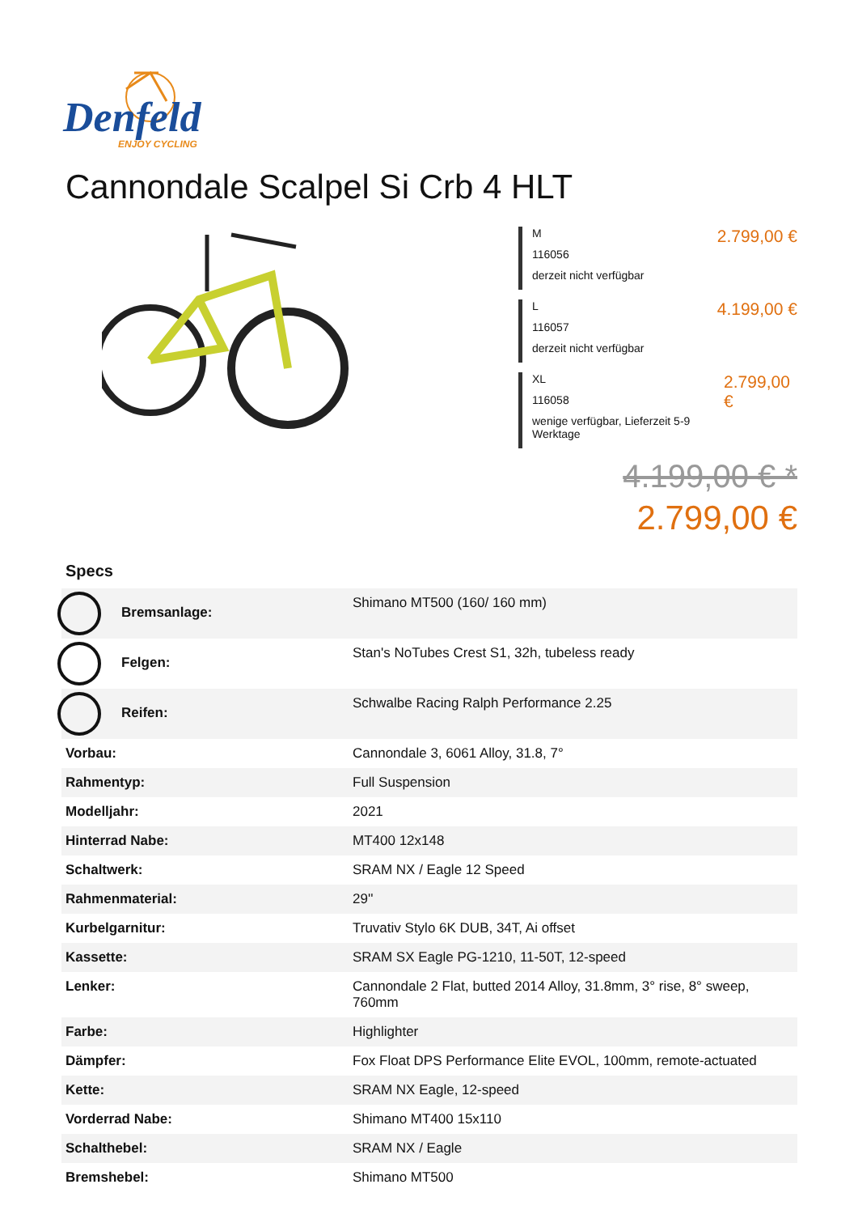Denfeld
ENJOY CYCLING
Cannondale Scalpel Si Crb 4 HLT
M
116056
derzeit nicht verfügbar
2.799,00 €
L
116057
derzeit nicht verfügbar
4.199,00 €
XL
116058
wenige verfügbar, Lieferzeit 5-9 Werktage
2.799,00 €
4.199,00 € *
2.799,00 €
Specs
| Bremsanlage: | Shimano MT500 (160/ 160 mm) |
| Felgen: | Stan's NoTubes Crest S1, 32h, tubeless ready |
| Reifen: | Schwalbe Racing Ralph Performance 2.25 |
| Vorbau: | Cannondale 3, 6061 Alloy, 31.8, 7° |
| Rahmentyp: | Full Suspension |
| Modelljahr: | 2021 |
| Hinterrad Nabe: | MT400 12x148 |
| Schaltwerk: | SRAM NX / Eagle 12 Speed |
| Rahmenmaterial: | 29'' |
| Kurbelgarnitur: | Truvativ Stylo 6K DUB, 34T, Ai offset |
| Kassette: | SRAM SX Eagle PG-1210, 11-50T, 12-speed |
| Lenker: | Cannondale 2 Flat, butted 2014 Alloy, 31.8mm, 3° rise, 8° sweep, 760mm |
| Farbe: | Highlighter |
| Dämpfer: | Fox Float DPS Performance Elite EVOL, 100mm, remote-actuated |
| Kette: | SRAM NX Eagle, 12-speed |
| Vorderrad Nabe: | Shimano MT400 15x110 |
| Schalthebel: | SRAM NX / Eagle |
| Bremshebel: | Shimano MT500 |